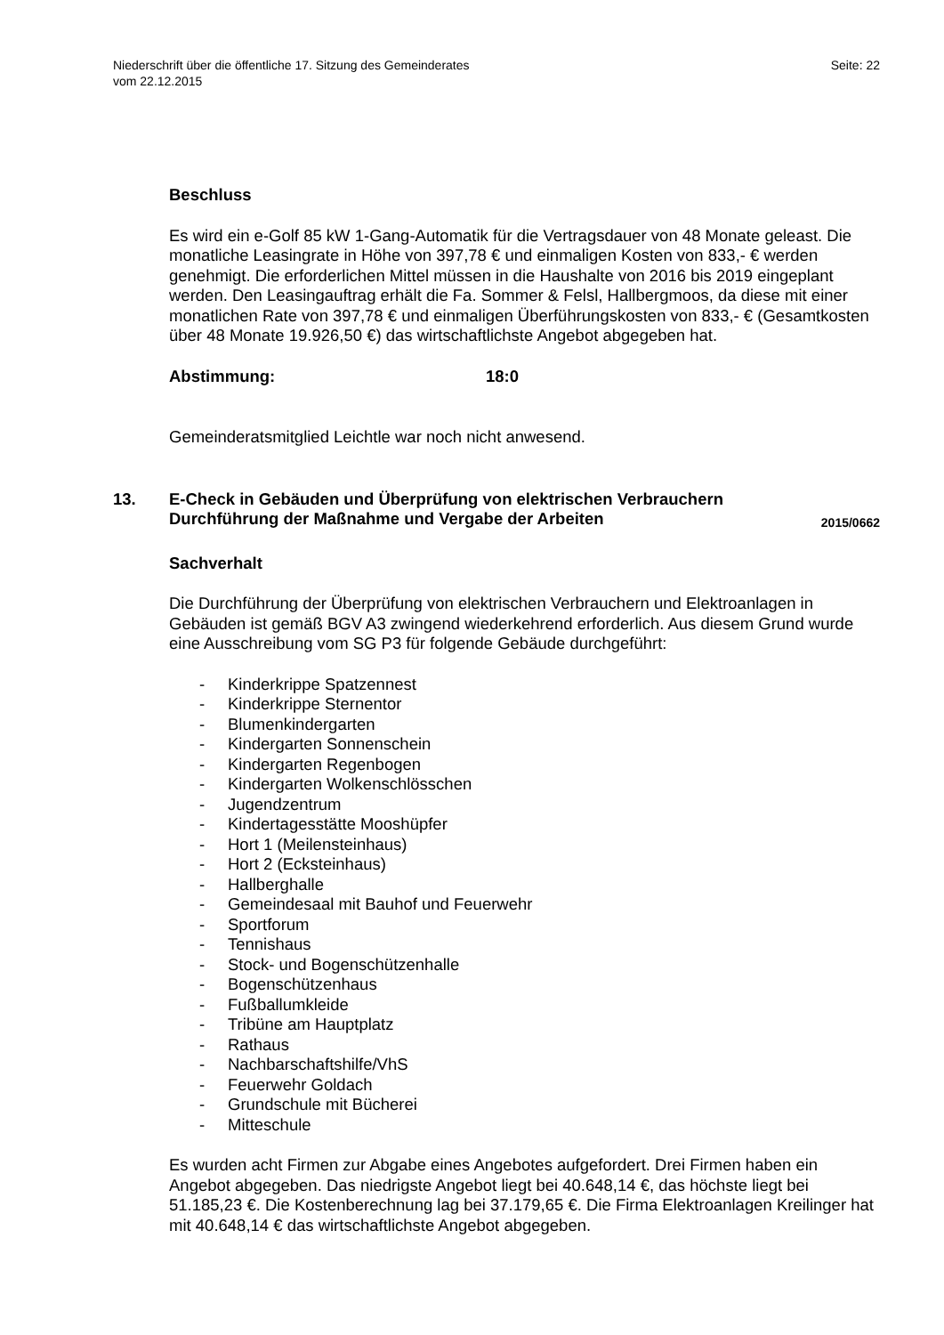Seite: 22 Niederschrift über die öffentliche 17. Sitzung des Gemeinderates
vom 22.12.2015
Beschluss
Es wird ein e-Golf 85 kW 1-Gang-Automatik für die Vertragsdauer von 48 Monate geleast. Die monatliche Leasingrate in Höhe von 397,78 € und einmaligen Kosten von 833,- € werden genehmigt. Die erforderlichen Mittel müssen in die Haushalte von 2016 bis 2019 eingeplant werden. Den Leasingauftrag erhält die Fa. Sommer & Felsl, Hallbergmoos, da diese mit einer monatlichen Rate von 397,78 € und einmaligen Überführungskosten von 833,- € (Gesamtkosten über 48 Monate 19.926,50 €) das wirtschaftlichste Angebot abgegeben hat.
Abstimmung: 18:0
Gemeinderatsmitglied Leichtle war noch nicht anwesend.
13. E-Check in Gebäuden und Überprüfung von elektrischen Verbrauchern
Durchführung der Maßnahme und Vergabe der Arbeiten 2015/0662
Sachverhalt
Die Durchführung der Überprüfung von elektrischen Verbrauchern und Elektroanlagen in Gebäuden ist gemäß BGV A3 zwingend wiederkehrend erforderlich. Aus diesem Grund wurde eine Ausschreibung vom SG P3 für folgende Gebäude durchgeführt:
- Kinderkrippe Spatzennest
- Kinderkrippe Sternentor
- Blumenkindergarten
- Kindergarten Sonnenschein
- Kindergarten Regenbogen
- Kindergarten Wolkenschlösschen
- Jugendzentrum
- Kindertagesstätte Mooshüpfer
- Hort 1 (Meilensteinhaus)
- Hort 2 (Ecksteinhaus)
- Hallberghalle
- Gemeindesaal mit Bauhof und Feuerwehr
- Sportforum
- Tennishaus
- Stock- und Bogenschützenhalle
- Bogenschützenhaus
- Fußballumkleide
- Tribüne am Hauptplatz
- Rathaus
- Nachbarschaftshilfe/VhS
- Feuerwehr Goldach
- Grundschule mit Bücherei
- Mitteschule
Es wurden acht Firmen zur Abgabe eines Angebotes aufgefordert. Drei Firmen haben ein Angebot abgegeben. Das niedrigste Angebot liegt bei 40.648,14 €, das höchste liegt bei 51.185,23 €. Die Kostenberechnung lag bei 37.179,65 €. Die Firma Elektroanlagen Kreilinger hat mit 40.648,14 € das wirtschaftlichste Angebot abgegeben.